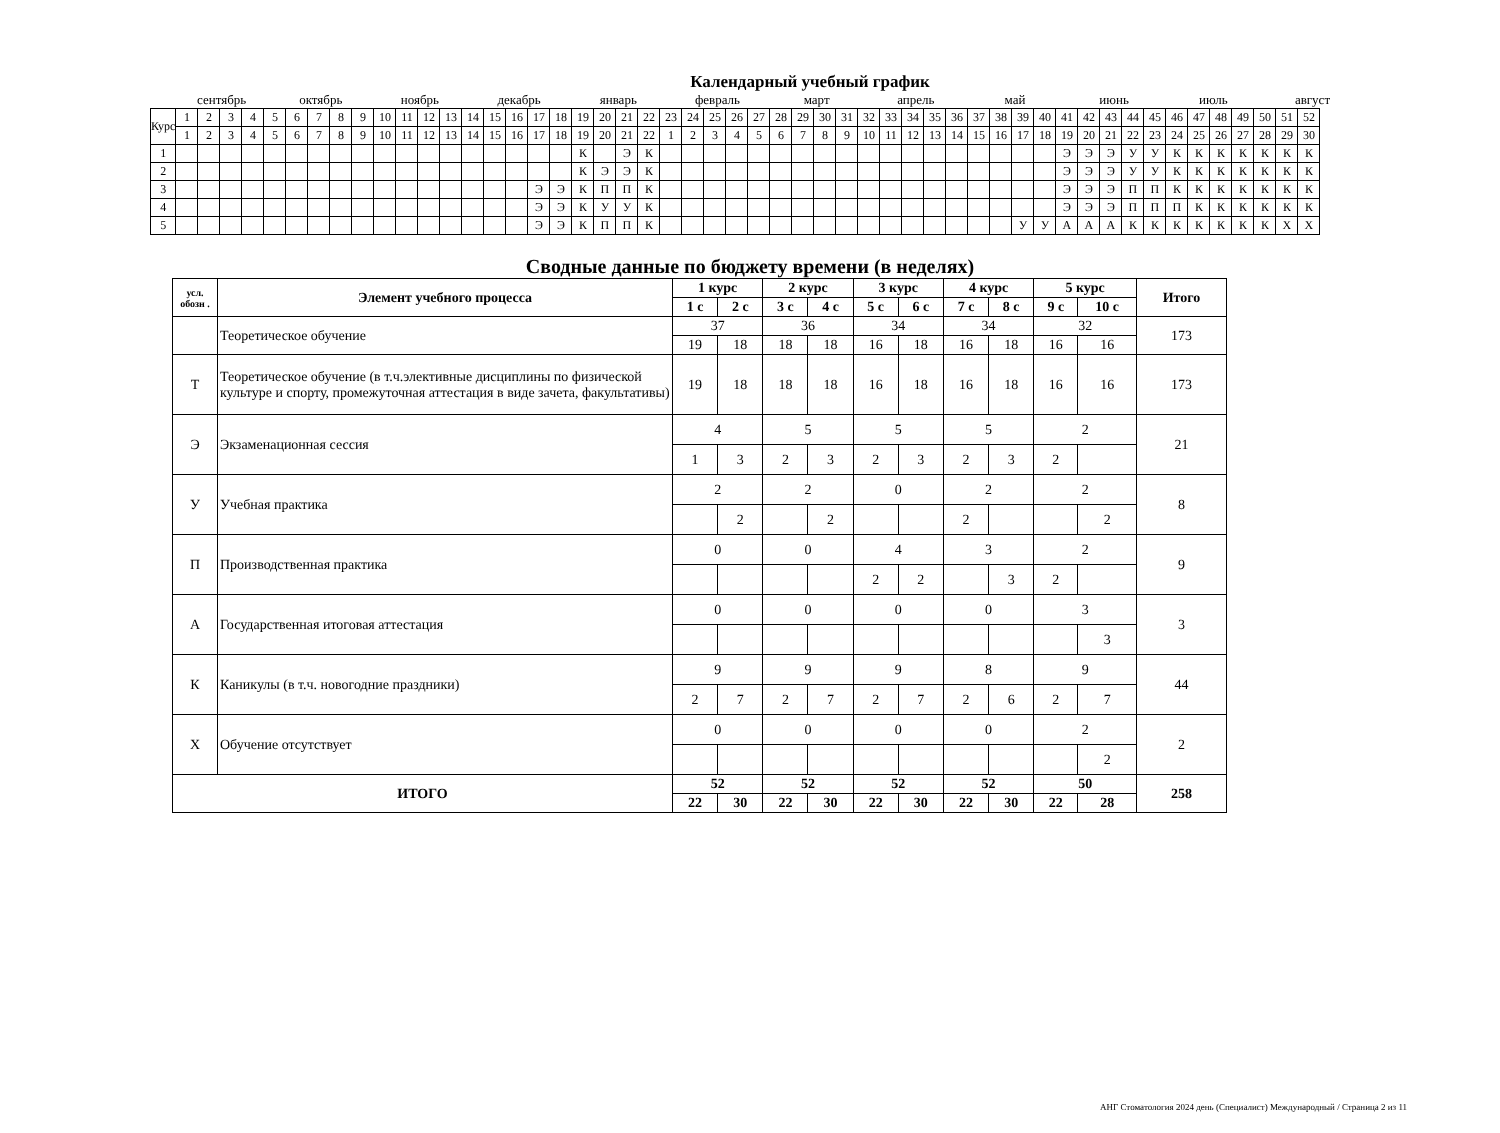Календарный учебный график
сентябрь октябрь ноябрь декабрь январь февраль март апрель май июнь июль август
| Курс | 1 | 2 | 3 | 4 | 5 | 6 | 7 | 8 | 9 | 10 | 11 | 12 | 13 | 14 | 15 | 16 | 17 | 18 | 19 | 20 | 21 | 22 | 23 | 24 | 25 | 26 | 27 | 28 | 29 | 30 | 31 | 32 | 33 | 34 | 35 | 36 | 37 | 38 | 39 | 40 | 41 | 42 | 43 | 44 | 45 | 46 | 47 | 48 | 49 | 50 | 51 | 52 |
| | 1 | 2 | 3 | 4 | 5 | 6 | 7 | 8 | 9 | 10 | 11 | 12 | 13 | 14 | 15 | 16 | 17 | 18 | 19 | 20 | 21 | 22 | 1 | 2 | 3 | 4 | 5 | 6 | 7 | 8 | 9 | 10 | 11 | 12 | 13 | 14 | 15 | 16 | 17 | 18 | 19 | 20 | 21 | 22 | 23 | 24 | 25 | 26 | 27 | 28 | 29 | 30 |
| 1 | | | | | | | | | | | | | | | | | | | К | | Э | К | | | | | | | | | | | | | | | | | | | Э | Э | Э | У | У | К | К | К | К | К | К | К |
| 2 | | | | | | | | | | | | | | | | | | | К | Э | Э | К | | | | | | | | | | | | | | | | | | | Э | Э | Э | У | У | К | К | К | К | К | К | К |
| 3 | | | | | | | | | | | | | | | | | Э | Э | К | П | П | К | | | | | | | | | | | | | | | | | | | Э | Э | Э | П | П | К | К | К | К | К | К | К |
| 4 | | | | | | | | | | | | | | | | | Э | Э | К | У | У | К | | | | | | | | | | | | | | | | | | | Э | Э | Э | П | П | П | К | К | К | К | К | К |
| 5 | | | | | | | | | | | | | | | | | Э | Э | К | П | П | К | | | | | | | | | | | | | | | | | У | У | А | А | А | К | К | К | К | К | К | К | Х | Х |
Сводные данные по бюджету времени (в неделях)
| усл. обозн . | Элемент учебного процесса | 1 курс | | 2 курс | | 3 курс | | 4 курс | | 5 курс | | Итого |
| --- | --- | --- | --- | --- | --- | --- | --- | --- | --- | --- | --- | --- |
| | | 1 с | 2 с | 3 с | 4 с | 5 с | 6 с | 7 с | 8 с | 9 с | 10 с | |
| | Теоретическое обучение | 37 | | 36 | | 34 | | 34 | | 32 | | 173 |
| | | 19 | 18 | 18 | 18 | 16 | 18 | 16 | 18 | 16 | 16 | |
| Т | Теоретическое обучение (в т.ч.элективные дисциплины по физической культуре и спорту, промежуточная аттестация в виде зачета, факультативы) | 19 | 18 | 18 | 18 | 16 | 18 | 16 | 18 | 16 | 16 | 173 |
| Э | Экзаменационная сессия | 4 | | 5 | | 5 | | 5 | | 2 | | 21 |
| | | 1 | 3 | 2 | 3 | 2 | 3 | 2 | 3 | 2 | | |
| У | Учебная практика | 2 | | 2 | | 0 | | 2 | | 2 | | 8 |
| | | | 2 | | 2 | | | 2 | | | 2 | |
| П | Производственная практика | 0 | | 0 | | 4 | | 3 | | 2 | | 9 |
| | | | | | | 2 | 2 | | 3 | 2 | | |
| А | Государственная итоговая аттестация | 0 | | 0 | | 0 | | 0 | | 3 | | 3 |
| | | | | | | | | | | | 3 | |
| К | Каникулы (в т.ч. новогодние праздники) | 9 | | 9 | | 9 | | 8 | | 9 | | 44 |
| | | 2 | 7 | 2 | 7 | 2 | 7 | 2 | 6 | 2 | 7 | |
| Х | Обучение отсутствует | 0 | | 0 | | 0 | | 0 | | 2 | | 2 |
| | | | | | | | | | | | 2 | |
| ИТОГО | | 52 | | 52 | | 52 | | 52 | | 50 | | 258 |
| | | 22 | 30 | 22 | 30 | 22 | 30 | 22 | 30 | 22 | 28 | |
АНГ Стоматология 2024 день (Специалист) Международный / Страница 2 из 11